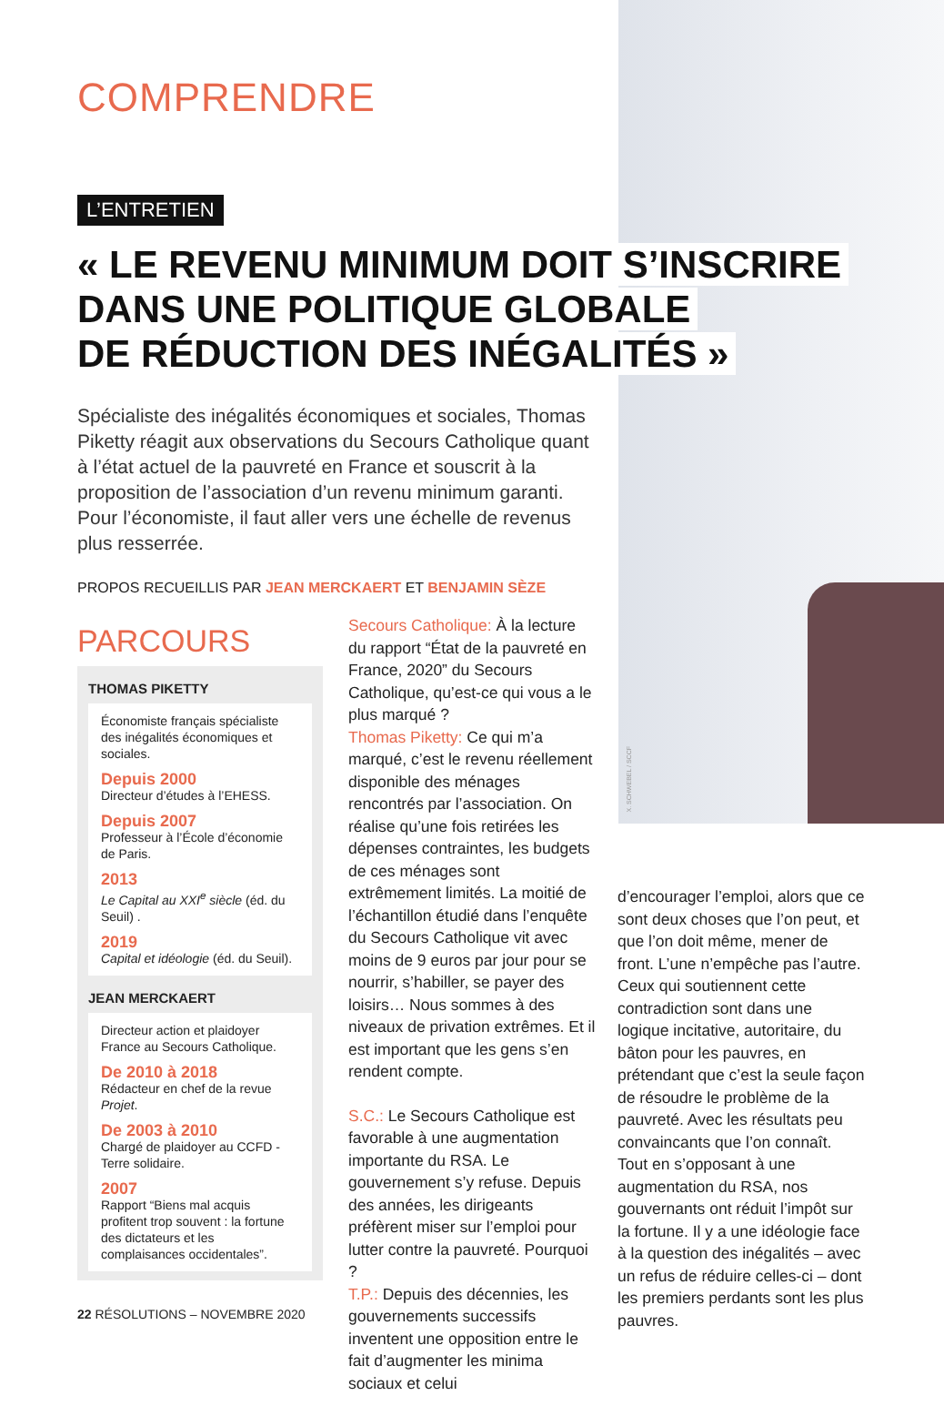X. SCHWEBEL / SCCF
COMPRENDRE
L’ENTRETIEN
« LE REVENU MINIMUM DOIT S’INSCRIRE
DANS UNE POLITIQUE GLOBALE
DE RÉDUCTION DES INÉGALITÉS »
Spécialiste des inégalités économiques et sociales, Thomas Piketty réagit aux observations du Secours Catholique quant à l’état actuel de la pauvreté en France et souscrit à la proposition de l’association d’un revenu minimum garanti. Pour l’économiste, il faut aller vers une échelle de revenus plus resserrée.
PROPOS RECUEILLIS PAR JEAN MERCKAERT ET BENJAMIN SÈZE
PARCOURS
THOMAS PIKETTY
Économiste français spécialiste des inégalités économiques et sociales.
Depuis 2000
Directeur d’études à l’EHESS.
Depuis 2007
Professeur à l’École d’économie de Paris.
2013
Le Capital au XXI<sup>e</sup> siècle (éd. du Seuil) .
2019
Capital et idéologie (éd. du Seuil).
JEAN MERCKAERT
Directeur action et plaidoyer France au Secours Catholique.
De 2010 à 2018
Rédacteur en chef de la revue Projet.
De 2003 à 2010
Chargé de plaidoyer au CCFD - Terre solidaire.
2007
Rapport “Biens mal acquis profitent trop souvent : la fortune des dictateurs et les complaisances occidentales”.
Secours Catholique: À la lecture du rapport “État de la pauvreté en France, 2020” du Secours Catholique, qu’est-ce qui vous a le plus marqué ?
Thomas Piketty: Ce qui m’a marqué, c’est le revenu réellement disponible des ménages rencontrés par l’association. On réalise qu’une fois retirées les dépenses contraintes, les budgets de ces ménages sont extrêmement limités. La moitié de l’échantillon étudié dans l’enquête du Secours Catholique vit avec moins de 9 euros par jour pour se nourrir, s’habiller, se payer des loisirs… Nous sommes à des niveaux de privation extrêmes. Et il est important que les gens s’en rendent compte.
S.C.: Le Secours Catholique est favorable à une augmentation importante du RSA. Le gouvernement s’y refuse. Depuis des années, les dirigeants préfèrent miser sur l’emploi pour lutter contre la pauvreté. Pourquoi ?
T.P.: Depuis des décennies, les gouvernements successifs inventent une opposition entre le fait d’augmenter les minima sociaux et celui
d’encourager l’emploi, alors que ce sont deux choses que l’on peut, et que l’on doit même, mener de front. L’une n’empêche pas l’autre. Ceux qui soutiennent cette contradiction sont dans une logique incitative, autoritaire, du bâton pour les pauvres, en prétendant que c’est la seule façon de résoudre le problème de la pauvreté. Avec les résultats peu convaincants que l’on connaît. Tout en s’opposant à une augmentation du RSA, nos gouvernants ont réduit l’impôt sur la fortune. Il y a une idéologie face à la question des inégalités – avec un refus de réduire celles-ci – dont les premiers perdants sont les plus pauvres.
22 RÉSOLUTIONS – NOVEMBRE 2020